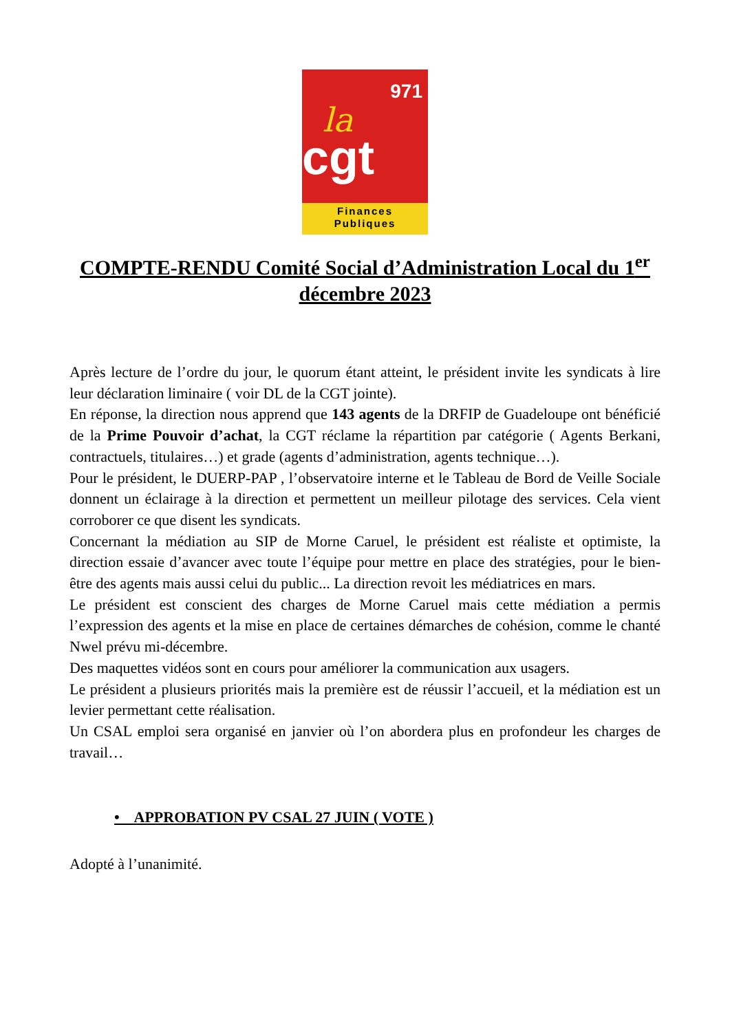971
la
cgt
Finances
Publiques
COMPTE-RENDU Comité Social d’Administration Local du 1<sup>er</sup> décembre 2023
Après lecture de l’ordre du jour, le quorum étant atteint, le président invite les syndicats à lire leur déclaration liminaire ( voir DL de la CGT jointe).
En réponse, la direction nous apprend que 143 agents de la DRFIP de Guadeloupe ont bénéficié de la Prime Pouvoir d’achat, la CGT réclame la répartition par catégorie ( Agents Berkani, contractuels, titulaires…) et grade (agents d’administration, agents technique…).
Pour le président, le DUERP-PAP , l’observatoire interne et le Tableau de Bord de Veille Sociale donnent un éclairage à la direction et permettent un meilleur pilotage des services. Cela vient corroborer ce que disent les syndicats.
Concernant la médiation au SIP de Morne Caruel, le président est réaliste et optimiste, la direction essaie d’avancer avec toute l’équipe pour mettre en place des stratégies, pour le bien-être des agents mais aussi celui du public... La direction revoit les médiatrices en mars.
Le président est conscient des charges de Morne Caruel mais cette médiation a permis l’expression des agents et la mise en place de certaines démarches de cohésion, comme le chanté Nwel prévu mi-décembre.
Des maquettes vidéos sont en cours pour améliorer la communication aux usagers.
Le président a plusieurs priorités mais la première est de réussir l’accueil, et la médiation est un levier permettant cette réalisation.
Un CSAL emploi sera organisé en janvier où l’on abordera plus en profondeur les charges de travail…
• APPROBATION PV CSAL 27 JUIN ( VOTE )
Adopté à l’unanimité.